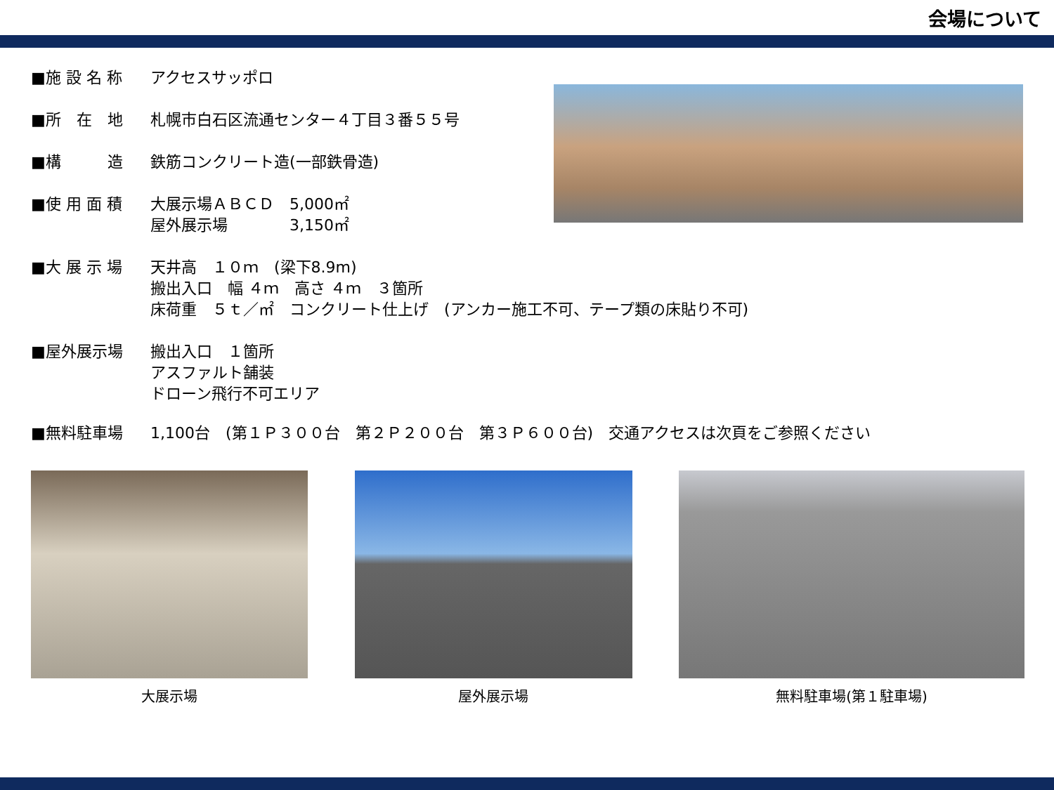会場について
■施 設 名 称 アクセスサッポロ
■所　在　地 札幌市白石区流通センター４丁目３番５５号
■構　　　造 鉄筋コンクリート造(一部鉄骨造)
■使 用 面 積 大展示場ＡＢＣＤ　5,000㎡
屋外展示場　　　　3,150㎡
■大 展 示 場 天井高　１０ｍ　(梁下8.9m)
搬出入口　幅 ４ｍ　高さ ４ｍ　３箇所
床荷重　５ｔ／㎡　コンクリート仕上げ　(アンカー施工不可、テープ類の床貼り不可)
■屋外展示場 搬出入口　１箇所
アスファルト舗装
ドローン飛行不可エリア
■無料駐車場 1,100台　(第１Ｐ３００台　第２Ｐ２００台　第３Ｐ６００台)　交通アクセスは次頁をご参照ください
大展示場 屋外展示場 無料駐車場(第１駐車場)